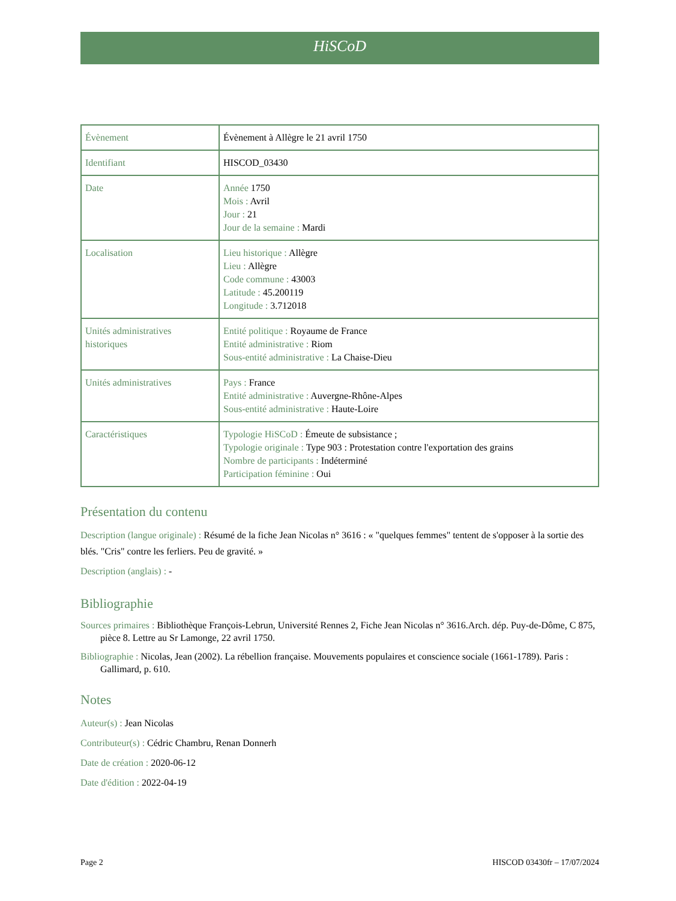HiSCoD
| Évènement | Évènement à Allègre le 21 avril 1750 |
| Identifiant | HISCOD_03430 |
| Date | Année 1750 Mois : Avril Jour : 21 Jour de la semaine : Mardi |
| Localisation | Lieu historique : Allègre Lieu : Allègre Code commune : 43003 Latitude : 45.200119 Longitude : 3.712018 |
| Unités administratives historiques | Entité politique : Royaume de France Entité administrative : Riom Sous-entité administrative : La Chaise-Dieu |
| Unités administratives | Pays : France Entité administrative : Auvergne-Rhône-Alpes Sous-entité administrative : Haute-Loire |
| Caractéristiques | Typologie HiSCoD : Émeute de subsistance ; Typologie originale : Type 903 : Protestation contre l'exportation des grains Nombre de participants : Indéterminé Participation féminine : Oui |
Présentation du contenu
Description (langue originale) : Résumé de la fiche Jean Nicolas n° 3616 : « "quelques femmes" tentent de s'opposer à la sortie des blés. "Cris" contre les ferliers. Peu de gravité. »
Description (anglais) : -
Bibliographie
Sources primaires : Bibliothèque François-Lebrun, Université Rennes 2, Fiche Jean Nicolas n° 3616.Arch. dép. Puy-de-Dôme, C 875, pièce 8. Lettre au Sr Lamonge, 22 avril 1750.
Bibliographie : Nicolas, Jean (2002). La rébellion française. Mouvements populaires et conscience sociale (1661-1789). Paris : Gallimard, p. 610.
Notes
Auteur(s) : Jean Nicolas
Contributeur(s) : Cédric Chambru, Renan Donnerh
Date de création : 2020-06-12
Date d'édition : 2022-04-19
Page 2 HISCOD 03430fr – 17/07/2024